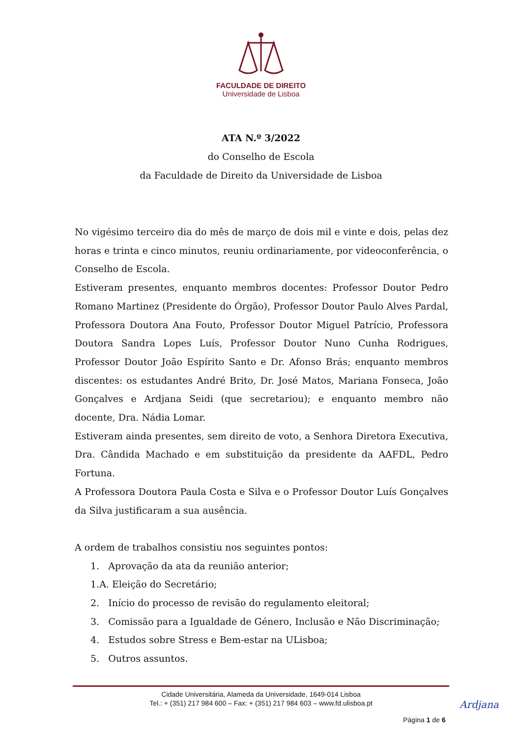FACULDADE DE DIREITO
Universidade de Lisboa
ATA N.º 3/2022
do Conselho de Escola
da Faculdade de Direito da Universidade de Lisboa
No vigésimo terceiro dia do mês de março de dois mil e vinte e dois, pelas dez horas e trinta e cinco minutos, reuniu ordinariamente, por videoconferência, o Conselho de Escola.
Estiveram presentes, enquanto membros docentes: Professor Doutor Pedro Romano Martinez (Presidente do Órgão), Professor Doutor Paulo Alves Pardal, Professora Doutora Ana Fouto, Professor Doutor Miguel Patrício, Professora Doutora Sandra Lopes Luís, Professor Doutor Nuno Cunha Rodrigues, Professor Doutor João Espírito Santo e Dr. Afonso Brás; enquanto membros discentes: os estudantes André Brito, Dr. José Matos, Mariana Fonseca, João Gonçalves e Ardjana Seidi (que secretariou); e enquanto membro não docente, Dra. Nádia Lomar.
Estiveram ainda presentes, sem direito de voto, a Senhora Diretora Executiva, Dra. Cândida Machado e em substituição da presidente da AAFDL, Pedro Fortuna.
A Professora Doutora Paula Costa e Silva e o Professor Doutor Luís Gonçalves da Silva justificaram a sua ausência.
A ordem de trabalhos consistiu nos seguintes pontos:
1. Aprovação da ata da reunião anterior;
1.A. Eleição do Secretário;
2. Início do processo de revisão do regulamento eleitoral;
3. Comissão para a Igualdade de Género, Inclusão e Não Discriminação;
4. Estudos sobre Stress e Bem-estar na ULisboa;
5. Outros assuntos.
Cidade Universitária, Alameda da Universidade, 1649-014 Lisboa
Tel.: + (351) 217 984 600 – Fax: + (351) 217 984 603 – www.fd.ulisboa.pt
Página 1 de 6
Ardjana